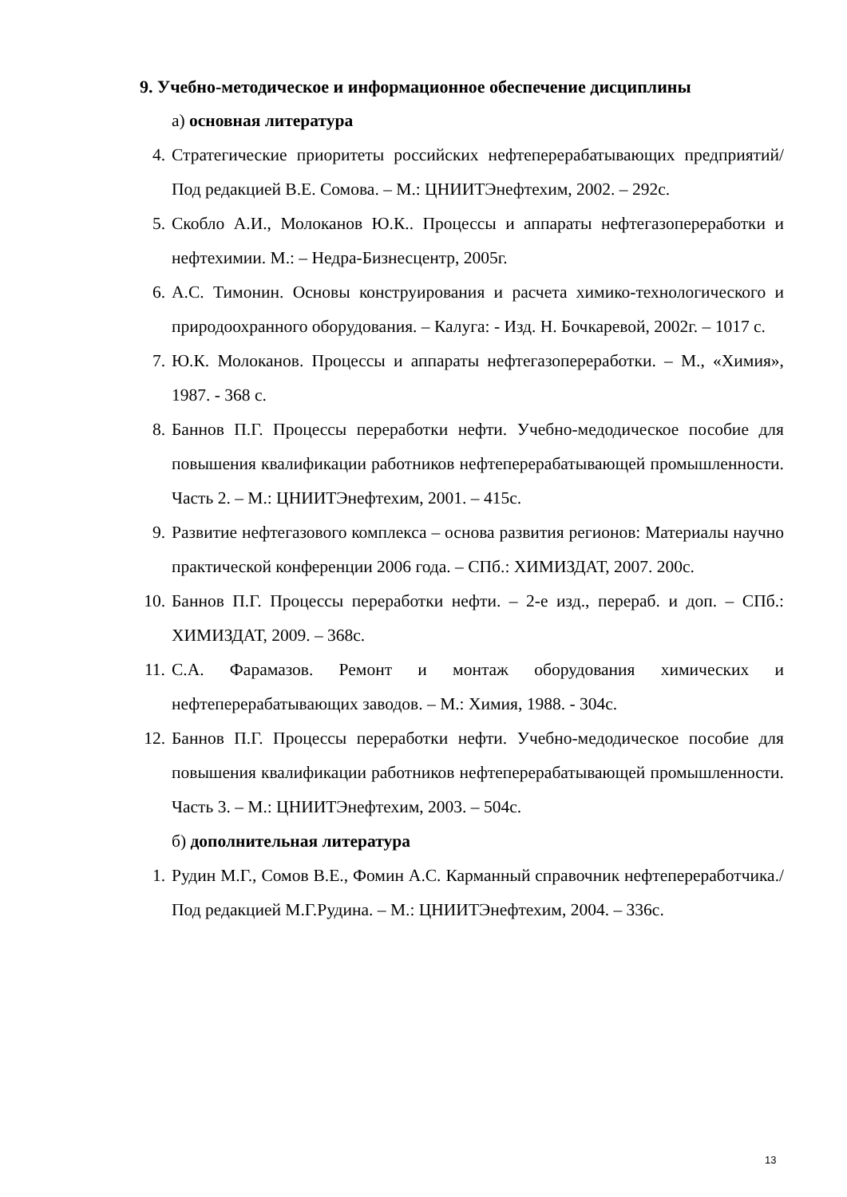9. Учебно-методическое и информационное обеспечение дисциплины
а) основная литература
4. Стратегические приоритеты российских нефтеперерабатывающих предприятий/ Под редакцией В.Е. Сомова. – М.: ЦНИИТЭнефтехим, 2002. – 292с.
5. Скобло А.И., Молоканов Ю.К.. Процессы и аппараты нефтегазопереработки и нефтехимии. М.: – Недра-Бизнесцентр, 2005г.
6. А.С. Тимонин. Основы конструирования и расчета химико-технологического и природоохранного оборудования. – Калуга: - Изд. Н. Бочкаревой, 2002г. – 1017 с.
7. Ю.К. Молоканов. Процессы и аппараты нефтегазопереработки. – М., «Химия», 1987. - 368 с.
8. Баннов П.Г. Процессы переработки нефти. Учебно-медодическое пособие для повышения квалификации работников нефтеперерабатывающей промышленности. Часть 2. – М.: ЦНИИТЭнефтехим, 2001. – 415с.
9. Развитие нефтегазового комплекса – основа развития регионов: Материалы научно практической конференции 2006 года. – СПб.: ХИМИЗДАТ, 2007. 200с.
10. Баннов П.Г. Процессы переработки нефти. – 2-е изд., перераб. и доп. – СПб.: ХИМИЗДАТ, 2009. – 368с.
11. С.А. Фарамазов. Ремонт и монтаж оборудования химических и нефтеперерабатывающих заводов. – М.: Химия, 1988. - 304с.
12. Баннов П.Г. Процессы переработки нефти. Учебно-медодическое пособие для повышения квалификации работников нефтеперерабатывающей промышленности. Часть 3. – М.: ЦНИИТЭнефтехим, 2003. – 504с.
б) дополнительная литература
1. Рудин М.Г., Сомов В.Е., Фомин А.С. Карманный справочник нефтепереработчика./ Под редакцией М.Г.Рудина. – М.: ЦНИИТЭнефтехим, 2004. – 336с.
13